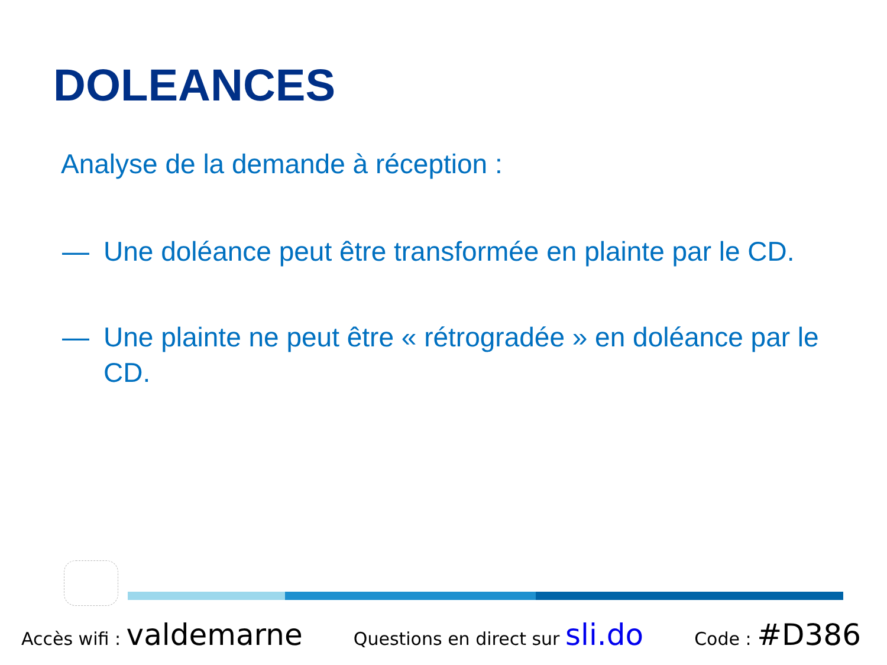DOLEANCES
Analyse de la demande à réception :
— Une doléance peut être transformée en plainte par le CD.
— Une plainte ne peut être « rétrogradée » en doléance par le CD.
Accès wifi : valdemarne Questions en direct sur sli.do Code : #D386